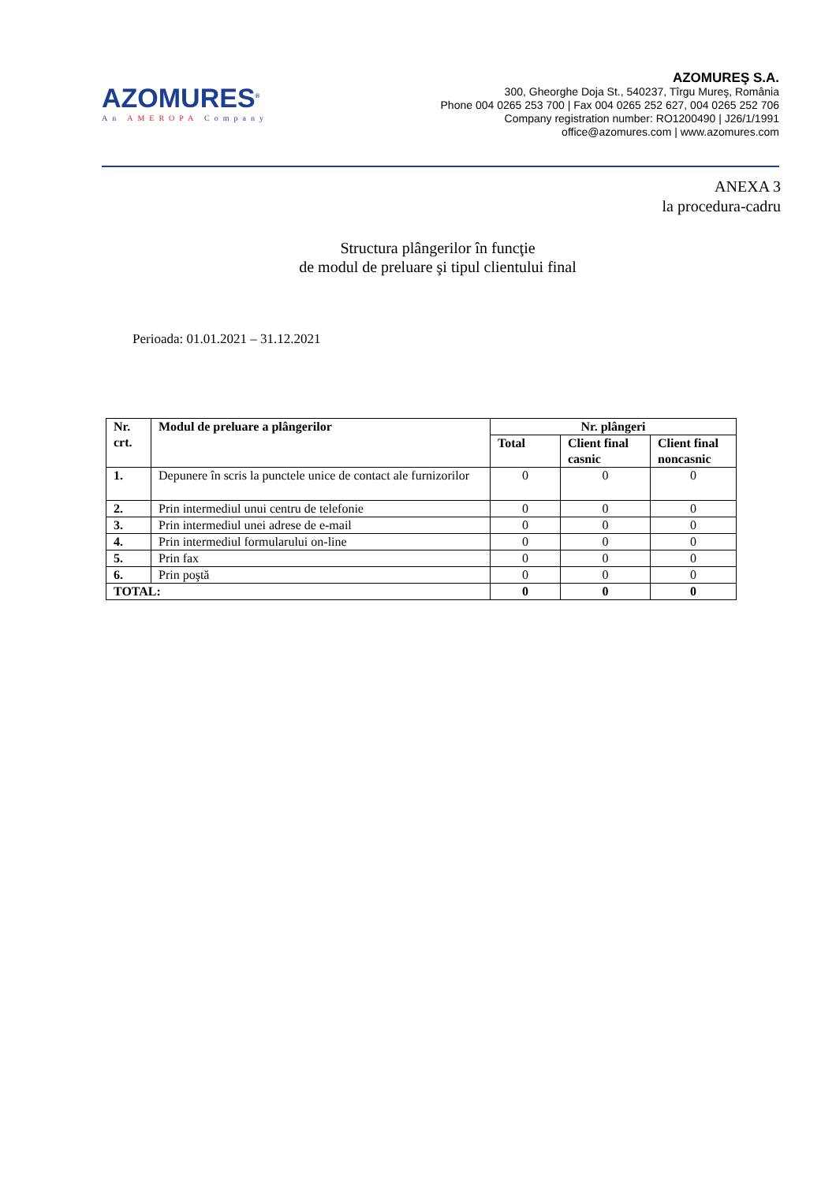AZOMURES<sup>®</sup>
An AMEROPA Company
AZOMUREŞ S.A.
300, Gheorghe Doja St., 540237, Tîrgu Mureş, România
Phone 004 0265 253 700 | Fax 004 0265 252 627, 004 0265 252 706
Company registration number: RO1200490 | J26/1/1991
office@azomures.com | www.azomures.com
ANEXA 3
la procedura-cadru
Structura plângerilor în funcţie
de modul de preluare şi tipul clientului final
Perioada: 01.01.2021 – 31.12.2021
| Nr. crt. | Modul de preluare a plângerilor | Nr. plângeri | | |
| --- | --- | --- | --- | --- |
| | | Total | Client final casnic | Client final noncasnic |
| 1. | Depunere în scris la punctele unice de contact ale furnizorilor | 0 | 0 | 0 |
| 2. | Prin intermediul unui centru de telefonie | 0 | 0 | 0 |
| 3. | Prin intermediul unei adrese de e-mail | 0 | 0 | 0 |
| 4. | Prin intermediul formularului on-line | 0 | 0 | 0 |
| 5. | Prin fax | 0 | 0 | 0 |
| 6. | Prin poştă | 0 | 0 | 0 |
| TOTAL: | | 0 | 0 | 0 |